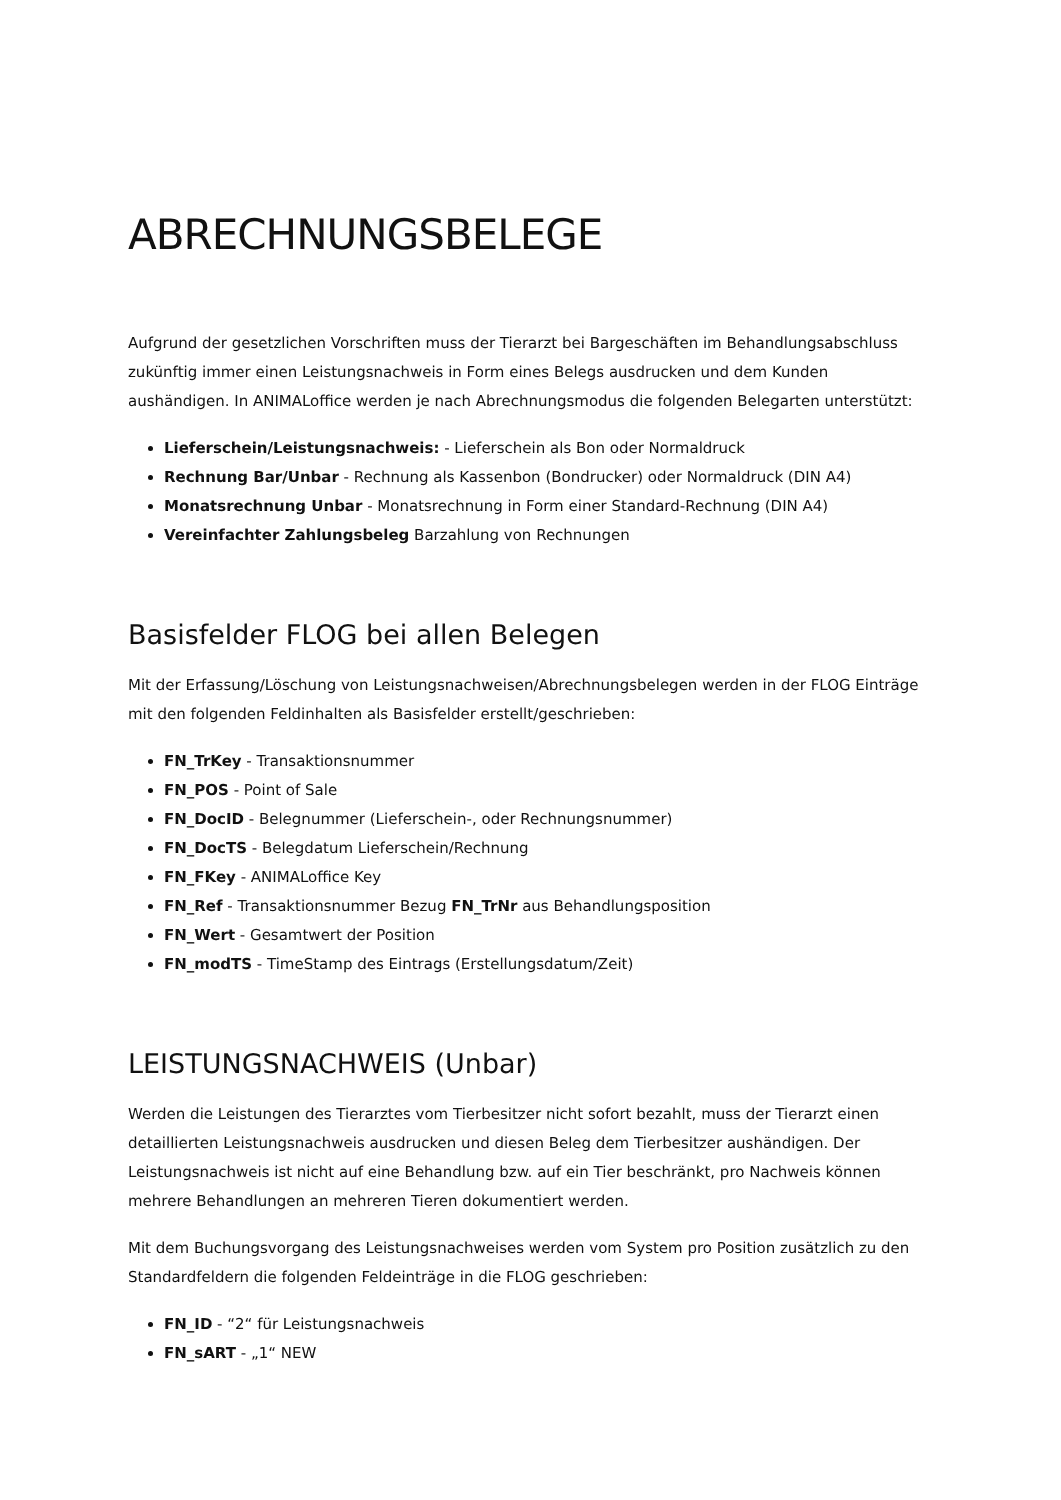ABRECHNUNGSBELEGE
Aufgrund der gesetzlichen Vorschriften muss der Tierarzt bei Bargeschäften im Behandlungsabschluss zukünftig immer einen Leistungsnachweis in Form eines Belegs ausdrucken und dem Kunden aushändigen. In ANIMALoffice werden je nach Abrechnungsmodus die folgenden Belegarten unterstützt:
Lieferschein/Leistungsnachweis: - Lieferschein als Bon oder Normaldruck
Rechnung Bar/Unbar - Rechnung als Kassenbon (Bondrucker) oder Normaldruck (DIN A4)
Monatsrechnung Unbar - Monatsrechnung in Form einer Standard-Rechnung (DIN A4)
Vereinfachter Zahlungsbeleg Barzahlung von Rechnungen
Basisfelder FLOG bei allen Belegen
Mit der Erfassung/Löschung von Leistungsnachweisen/Abrechnungsbelegen werden in der FLOG Einträge mit den folgenden Feldinhalten als Basisfelder erstellt/geschrieben:
FN_TrKey - Transaktionsnummer
FN_POS - Point of Sale
FN_DocID - Belegnummer (Lieferschein-, oder Rechnungsnummer)
FN_DocTS - Belegdatum Lieferschein/Rechnung
FN_FKey - ANIMALoffice Key
FN_Ref - Transaktionsnummer Bezug FN_TrNr aus Behandlungsposition
FN_Wert - Gesamtwert der Position
FN_modTS - TimeStamp des Eintrags (Erstellungsdatum/Zeit)
LEISTUNGSNACHWEIS (Unbar)
Werden die Leistungen des Tierarztes vom Tierbesitzer nicht sofort bezahlt, muss der Tierarzt einen detaillierten Leistungsnachweis ausdrucken und diesen Beleg dem Tierbesitzer aushändigen. Der Leistungsnachweis ist nicht auf eine Behandlung bzw. auf ein Tier beschränkt, pro Nachweis können mehrere Behandlungen an mehreren Tieren dokumentiert werden.
Mit dem Buchungsvorgang des Leistungsnachweises werden vom System pro Position zusätzlich zu den Standardfeldern die folgenden Feldeinträge in die FLOG geschrieben:
FN_ID - “2“ für Leistungsnachweis
FN_sART - „1“ NEW